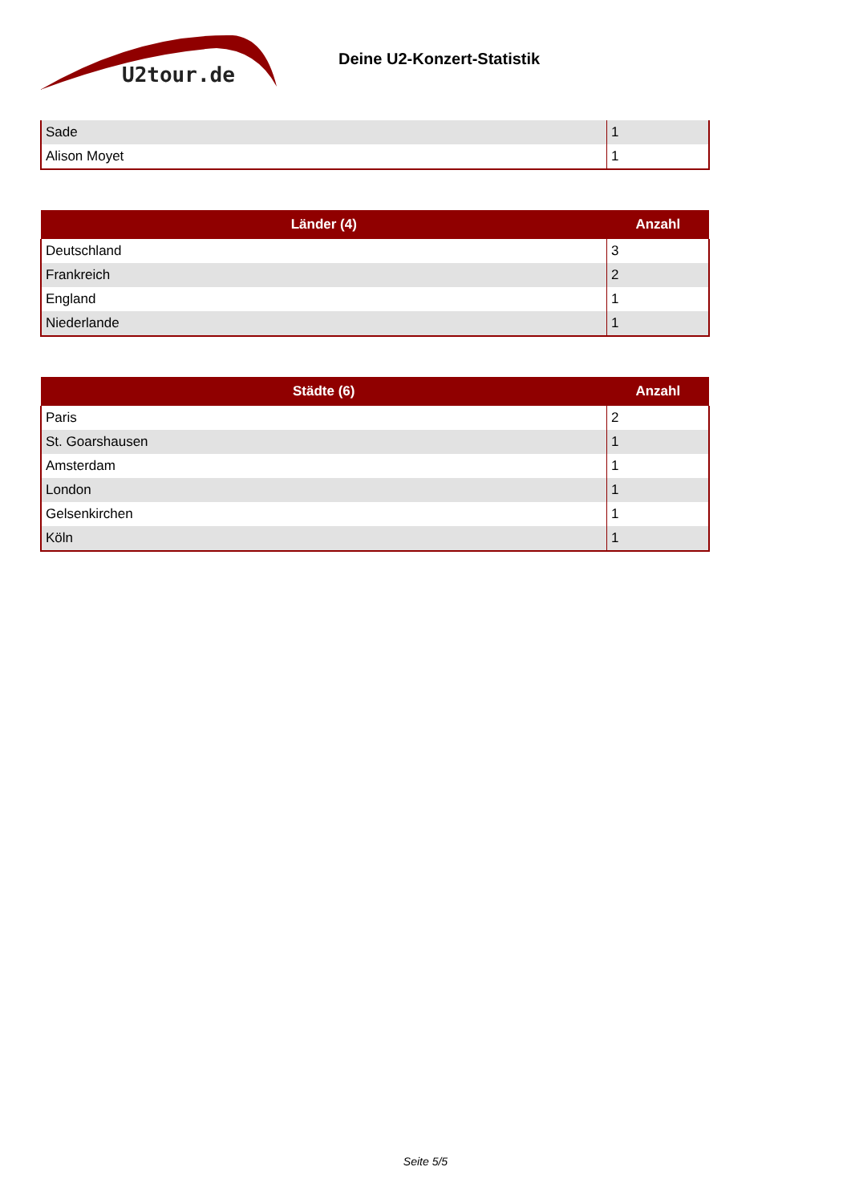U2tour.de
Deine U2-Konzert-Statistik
| Sade | 1 |
| Alison Moyet | 1 |
| Länder (4) | Anzahl |
| --- | --- |
| Deutschland | 3 |
| Frankreich | 2 |
| England | 1 |
| Niederlande | 1 |
| Städte (6) | Anzahl |
| --- | --- |
| Paris | 2 |
| St. Goarshausen | 1 |
| Amsterdam | 1 |
| London | 1 |
| Gelsenkirchen | 1 |
| Köln | 1 |
Seite 5/5